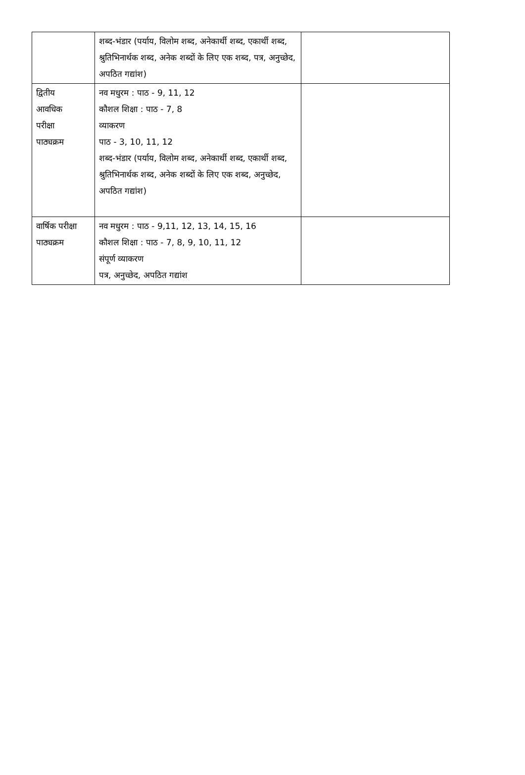| | शब्द-भंडार (पर्याय, विलोम शब्द, अनेकार्थी शब्द, एकार्थी शब्द, श्रुतिभिनार्थक शब्द, अनेक शब्दों के लिए एक शब्द, पत्र, अनुच्छेद, अपठित गद्यांश) | |
| द्वितीय आवधिक परीक्षा पाठ्यक्रम | नव मधुरम : पाठ - 9, 11, 12 कौशल शिक्षा : पाठ - 7, 8 व्याकरण पाठ - 3, 10, 11, 12 शब्द-भंडार (पर्याय, विलोम शब्द, अनेकार्थी शब्द, एकार्थी शब्द, श्रुतिभिनार्थक शब्द, अनेक शब्दों के लिए एक शब्द, अनुच्छेद, अपठित गद्यांश) | |
| वार्षिक परीक्षा पाठ्यक्रम | नव मधुरम : पाठ - 9,11, 12, 13, 14, 15, 16 कौशल शिक्षा : पाठ - 7, 8, 9, 10, 11, 12 संपूर्ण व्याकरण पत्र, अनुच्छेद, अपठित गद्यांश | |